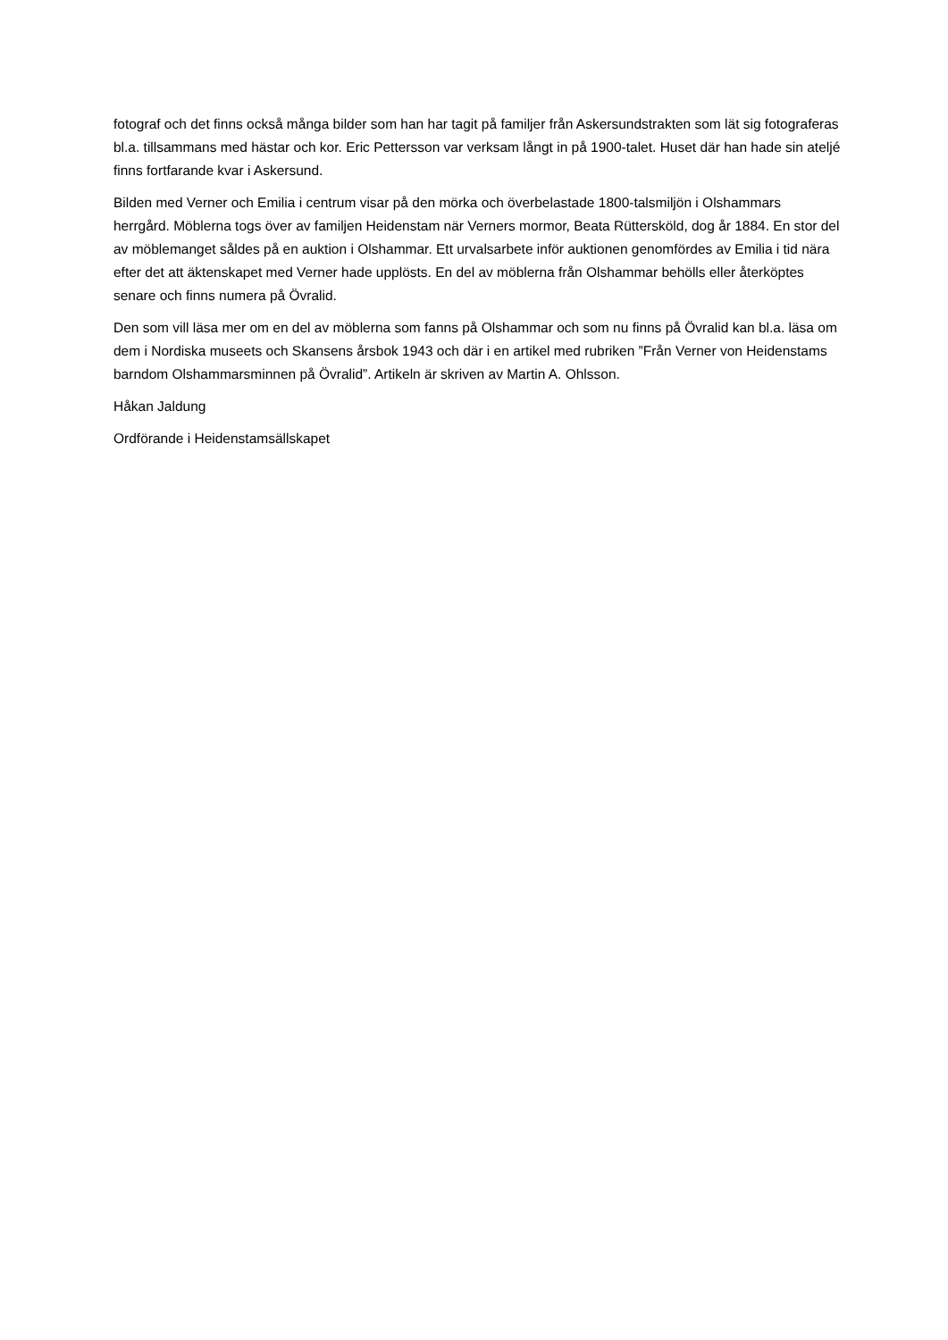fotograf och det finns också många bilder som han har tagit på familjer från Askersundstrakten som lät sig fotograferas bl.a. tillsammans med hästar och kor. Eric Pettersson var verksam långt in på 1900-talet. Huset där han hade sin ateljé finns fortfarande kvar i Askersund.
Bilden med Verner och Emilia i centrum visar på den mörka och överbelastade 1800-talsmiljön i Olshammars herrgård. Möblerna togs över av familjen Heidenstam när Verners mormor, Beata Rüttersköld, dog år 1884. En stor del av möblemanget såldes på en auktion i Olshammar. Ett urvalsarbete inför auktionen genomfördes av Emilia i tid nära efter det att äktenskapet med Verner hade upplösts. En del av möblerna från Olshammar behölls eller återköptes senare och finns numera på Övralid.
Den som vill läsa mer om en del av möblerna som fanns på Olshammar och som nu finns på Övralid kan bl.a. läsa om dem i Nordiska museets och Skansens årsbok 1943 och där i en artikel med rubriken ”Från Verner von Heidenstams barndom Olshammarsminnen på Övralid”. Artikeln är skriven av Martin A. Ohlsson.
Håkan Jaldung
Ordförande i Heidenstamsällskapet